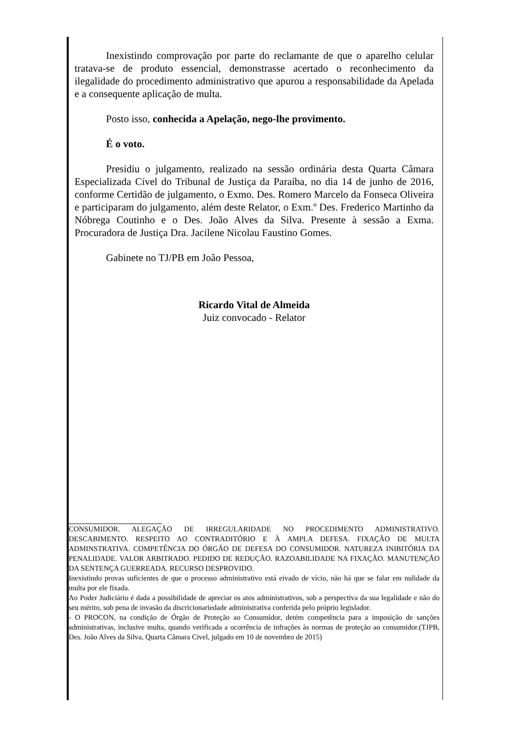Inexistindo comprovação por parte do reclamante de que o aparelho celular tratava-se de produto essencial, demonstrasse acertado o reconhecimento da ilegalidade do procedimento administrativo que apurou a responsabilidade da Apelada e a consequente aplicação de multa.
Posto isso, conhecida a Apelação, nego-lhe provimento.
É o voto.
Presidiu o julgamento, realizado na sessão ordinária desta Quarta Câmara Especializada Cível do Tribunal de Justiça da Paraíba, no dia 14 de junho de 2016, conforme Certidão de julgamento, o Exmo. Des. Romero Marcelo da Fonseca Oliveira e participaram do julgamento, além deste Relator, o Exm.º Des. Frederico Martinho da Nóbrega Coutinho e o Des. João Alves da Silva. Presente à sessão a Exma. Procuradora de Justiça Dra. Jacilene Nicolau Faustino Gomes.
Gabinete no TJ/PB em João Pessoa,
Ricardo Vital de Almeida
Juiz convocado - Relator
CONSUMIDOR. ALEGAÇÃO DE IRREGULARIDADE NO PROCEDIMENTO ADMINISTRATIVO. DESCABIMENTO. RESPEITO AO CONTRADITÓRIO E À AMPLA DEFESA. FIXAÇÃO DE MULTA ADMINSTRATIVA. COMPETÊNCIA DO ÓRGÃO DE DEFESA DO CONSUMIDOR. NATUREZA INIBITÓRIA DA PENALIDADE. VALOR ARBITRADO. PEDIDO DE REDUÇÃO. RAZOABILIDADE NA FIXAÇÃO. MANUTENÇÃO DA SENTENÇA GUERREADA. RECURSO DESPROVIDO.
Inexistindo provas suficientes de que o processo administrativo está eivado de vício, não há que se falar em nulidade da multa por ele fixada.
Ao Poder Judiciário é dada a possibilidade de apreciar os atos administrativos, sob a perspectiva da sua legalidade e não do seu mérito, sob pena de invasão da discricionariedade administrativa conferida pelo próprio legislador.
- O PROCON, na condição de Órgão de Proteção ao Consumidor, detém competência para a imposição de sanções administrativas, inclusive multa, quando verificada a ocorrência de infrações às normas de proteção ao consumidor.(TJPB, Des. João Alves da Silva, Quarta Câmara Civel, julgado em 10 de novembro de 2015)